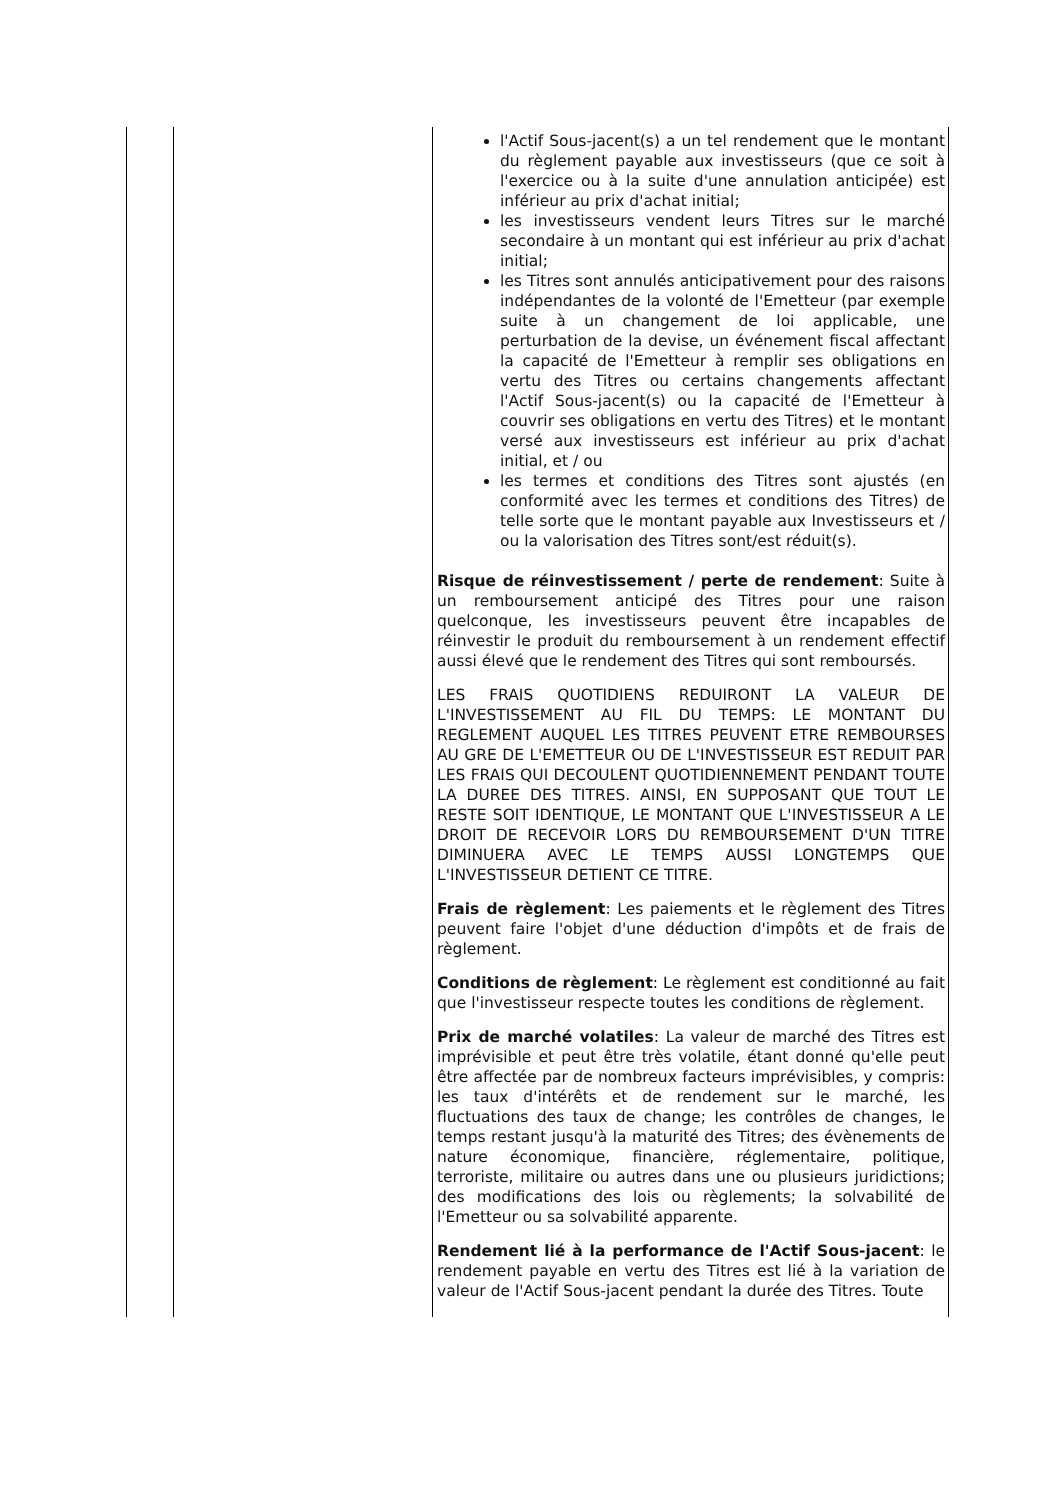| | | l'Actif Sous-jacent(s) a un tel rendement que le montant du règlement payable aux investisseurs (que ce soit à l'exercice ou à la suite d'une annulation anticipée) est inférieur au prix d'achat initial; les investisseurs vendent leurs Titres sur le marché secondaire à un montant qui est inférieur au prix d'achat initial; les Titres sont annulés anticipativement pour des raisons indépendantes de la volonté de l'Emetteur (par exemple suite à un changement de loi applicable, une perturbation de la devise, un événement fiscal affectant la capacité de l'Emetteur à remplir ses obligations en vertu des Titres ou certains changements affectant l'Actif Sous-jacent(s) ou la capacité de l'Emetteur à couvrir ses obligations en vertu des Titres) et le montant versé aux investisseurs est inférieur au prix d'achat initial, et / ou les termes et conditions des Titres sont ajustés (en conformité avec les termes et conditions des Titres) de telle sorte que le montant payable aux Investisseurs et / ou la valorisation des Titres sont/est réduit(s). Risque de réinvestissement / perte de rendement : Suite à un remboursement anticipé des Titres pour une raison quelconque, les investisseurs peuvent être incapables de réinvestir le produit du remboursement à un rendement effectif aussi élevé que le rendement des Titres qui sont remboursés. LES FRAIS QUOTIDIENS REDUIRONT LA VALEUR DE L'INVESTISSEMENT AU FIL DU TEMPS: LE MONTANT DU REGLEMENT AUQUEL LES TITRES PEUVENT ETRE REMBOURSES AU GRE DE L'EMETTEUR OU DE L'INVESTISSEUR EST REDUIT PAR LES FRAIS QUI DECOULENT QUOTIDIENNEMENT PENDANT TOUTE LA DUREE DES TITRES. AINSI, EN SUPPOSANT QUE TOUT LE RESTE SOIT IDENTIQUE, LE MONTANT QUE L'INVESTISSEUR A LE DROIT DE RECEVOIR LORS DU REMBOURSEMENT D'UN TITRE DIMINUERA AVEC LE TEMPS AUSSI LONGTEMPS QUE L'INVESTISSEUR DETIENT CE TITRE. Frais de règlement : Les paiements et le règlement des Titres peuvent faire l'objet d'une déduction d'impôts et de frais de règlement. Conditions de règlement : Le règlement est conditionné au fait que l'investisseur respecte toutes les conditions de règlement. Prix de marché volatiles : La valeur de marché des Titres est imprévisible et peut être très volatile, étant donné qu'elle peut être affectée par de nombreux facteurs imprévisibles, y compris: les taux d'intérêts et de rendement sur le marché, les fluctuations des taux de change; les contrôles de changes, le temps restant jusqu'à la maturité des Titres; des évènements de nature économique, financière, réglementaire, politique, terroriste, militaire ou autres dans une ou plusieurs juridictions; des modifications des lois ou règlements; la solvabilité de l'Emetteur ou sa solvabilité apparente. Rendement lié à la performance de l'Actif Sous-jacent : le rendement payable en vertu des Titres est lié à la variation de valeur de l'Actif Sous-jacent pendant la durée des Titres. Toute |